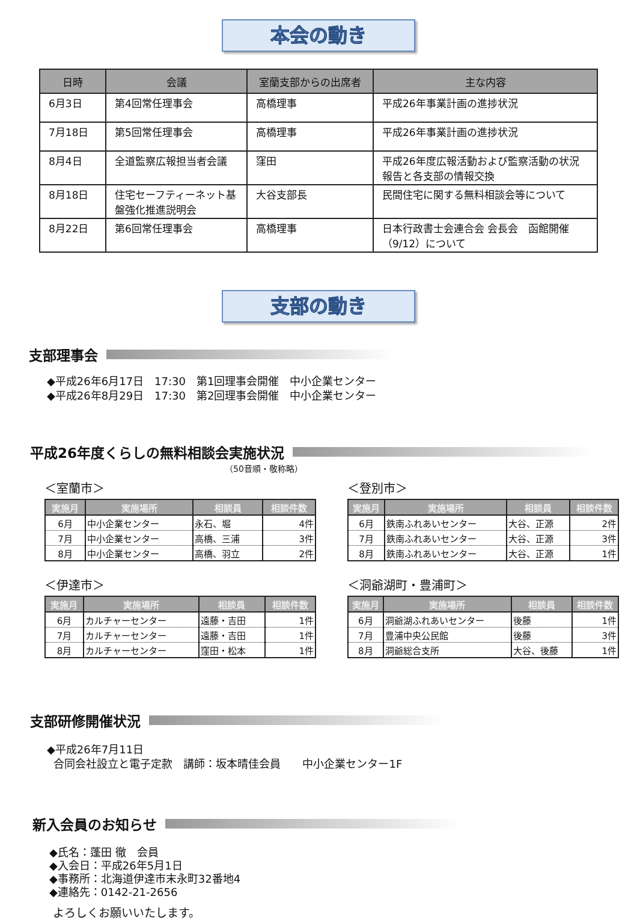本会の動き
| 日時 | 会議 | 室蘭支部からの出席者 | 主な内容 |
| --- | --- | --- | --- |
| 6月3日 | 第4回常任理事会 | 高橋理事 | 平成26年事業計画の進捗状況 |
| 7月18日 | 第5回常任理事会 | 高橋理事 | 平成26年事業計画の進捗状況 |
| 8月4日 | 全道監察広報担当者会議 | 窪田 | 平成26年度広報活動および監察活動の状況報告と各支部の情報交換 |
| 8月18日 | 住宅セーフティーネット基盤強化推進説明会 | 大谷支部長 | 民間住宅に関する無料相談会等について |
| 8月22日 | 第6回常任理事会 | 高橋理事 | 日本行政書士会連合会 会長会 函館開催（9/12）について |
支部の動き
支部理事会
◆平成26年6月17日　17:30　第1回理事会開催　中小企業センター
◆平成26年8月29日　17:30　第2回理事会開催　中小企業センター
平成26年度くらしの無料相談会実施状況
（50音順・敬称略）
＜室蘭市＞
| 実施月 | 実施場所 | 相談員 | 相談件数 |
| --- | --- | --- | --- |
| 6月 | 中小企業センター | 永石、堀 | 4件 |
| 7月 | 中小企業センター | 高橋、三浦 | 3件 |
| 8月 | 中小企業センター | 高橋、羽立 | 2件 |
＜登別市＞
| 実施月 | 実施場所 | 相談員 | 相談件数 |
| --- | --- | --- | --- |
| 6月 | 鉄南ふれあいセンター | 大谷、正源 | 2件 |
| 7月 | 鉄南ふれあいセンター | 大谷、正源 | 3件 |
| 8月 | 鉄南ふれあいセンター | 大谷、正源 | 1件 |
＜伊達市＞
| 実施月 | 実施場所 | 相談員 | 相談件数 |
| --- | --- | --- | --- |
| 6月 | カルチャーセンター | 遠藤・吉田 | 1件 |
| 7月 | カルチャーセンター | 遠藤・吉田 | 1件 |
| 8月 | カルチャーセンター | 窪田・松本 | 1件 |
＜洞爺湖町・豊浦町＞
| 実施月 | 実施場所 | 相談員 | 相談件数 |
| --- | --- | --- | --- |
| 6月 | 洞爺湖ふれあいセンター | 後藤 | 1件 |
| 7月 | 豊浦中央公民館 | 後藤 | 3件 |
| 8月 | 洞爺総合支所 | 大谷、後藤 | 1件 |
支部研修開催状況
◆平成26年7月11日
合同会社設立と電子定款　講師：坂本晴佳会員　　中小企業センター1F
新入会員のお知らせ
◆氏名：蓬田 徹　会員
◆入会日：平成26年5月1日
◆事務所：北海道伊達市末永町32番地4
◆連絡先：0142-21-2656
よろしくお願いいたします。